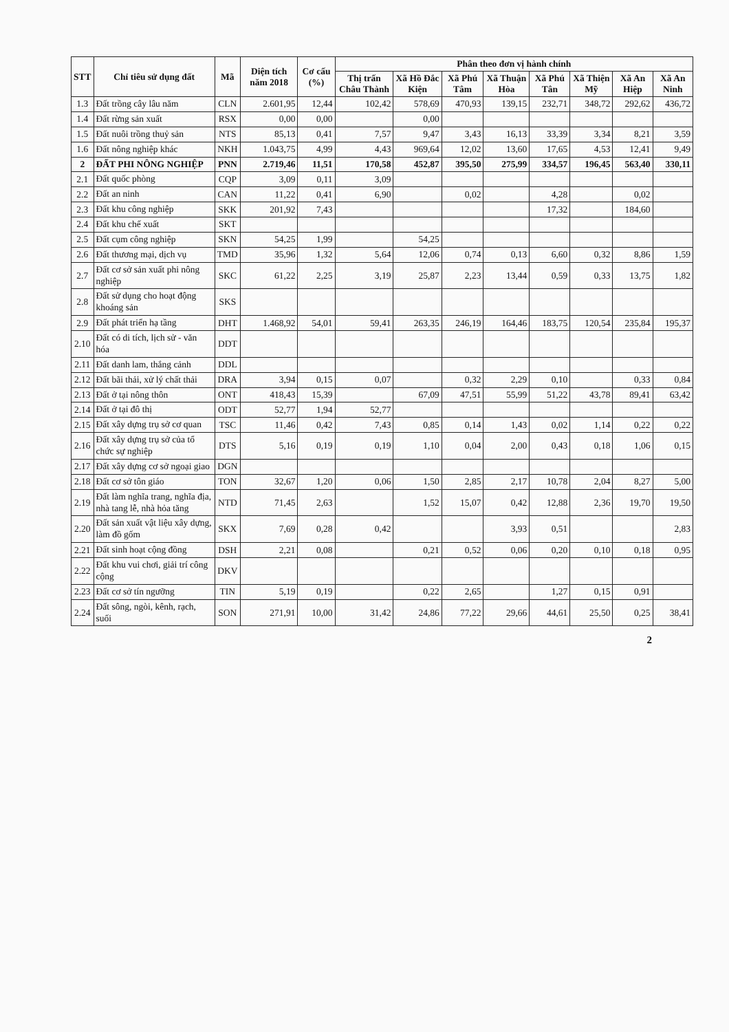| STT | Chỉ tiêu sử dụng đất | Mã | Diện tích năm 2018 | Cơ cấu (%) | Phân theo đơn vị hành chính | | | | | | | |
| --- | --- | --- | --- | --- | --- | --- | --- | --- | --- | --- | --- | --- |
| | | | | | Thị trấn Châu Thành | Xã Hồ Đắc Kiện | Xã Phú Tâm | Xã Thuận Hòa | Xã Phú Tân | Xã Thiện Mỹ | Xã An Hiệp | Xã An Ninh |
| 1.3 | Đất trồng cây lâu năm | CLN | 2.601,95 | 12,44 | 102,42 | 578,69 | 470,93 | 139,15 | 232,71 | 348,72 | 292,62 | 436,72 |
| 1.4 | Đất rừng sản xuất | RSX | 0,00 | 0,00 | | 0,00 | | | | | | |
| 1.5 | Đất nuôi trồng thuỷ sản | NTS | 85,13 | 0,41 | 7,57 | 9,47 | 3,43 | 16,13 | 33,39 | 3,34 | 8,21 | 3,59 |
| 1.6 | Đất nông nghiệp khác | NKH | 1.043,75 | 4,99 | 4,43 | 969,64 | 12,02 | 13,60 | 17,65 | 4,53 | 12,41 | 9,49 |
| 2 | ĐẤT PHI NÔNG NGHIỆP | PNN | 2.719,46 | 11,51 | 170,58 | 452,87 | 395,50 | 275,99 | 334,57 | 196,45 | 563,40 | 330,11 |
| 2.1 | Đất quốc phòng | CQP | 3,09 | 0,11 | 3,09 | | | | | | | |
| 2.2 | Đất an ninh | CAN | 11,22 | 0,41 | 6,90 | | 0,02 | | 4,28 | | 0,02 | |
| 2.3 | Đất khu công nghiệp | SKK | 201,92 | 7,43 | | | | | 17,32 | | 184,60 | |
| 2.4 | Đất khu chế xuất | SKT | | | | | | | | | | |
| 2.5 | Đất cụm công nghiệp | SKN | 54,25 | 1,99 | | 54,25 | | | | | | |
| 2.6 | Đất thương mại, dịch vụ | TMD | 35,96 | 1,32 | 5,64 | 12,06 | 0,74 | 0,13 | 6,60 | 0,32 | 8,86 | 1,59 |
| 2.7 | Đất cơ sở sản xuất phi nông nghiệp | SKC | 61,22 | 2,25 | 3,19 | 25,87 | 2,23 | 13,44 | 0,59 | 0,33 | 13,75 | 1,82 |
| 2.8 | Đất sử dụng cho hoạt động khoáng sản | SKS | | | | | | | | | | |
| 2.9 | Đất phát triển hạ tầng | DHT | 1.468,92 | 54,01 | 59,41 | 263,35 | 246,19 | 164,46 | 183,75 | 120,54 | 235,84 | 195,37 |
| 2.10 | Đất có di tích, lịch sử - văn hóa | DDT | | | | | | | | | | |
| 2.11 | Đất danh lam, thắng cảnh | DDL | | | | | | | | | | |
| 2.12 | Đất bãi thải, xử lý chất thải | DRA | 3,94 | 0,15 | 0,07 | | 0,32 | 2,29 | 0,10 | | 0,33 | 0,84 |
| 2.13 | Đất ở tại nông thôn | ONT | 418,43 | 15,39 | | 67,09 | 47,51 | 55,99 | 51,22 | 43,78 | 89,41 | 63,42 |
| 2.14 | Đất ở tại đô thị | ODT | 52,77 | 1,94 | 52,77 | | | | | | | |
| 2.15 | Đất xây dựng trụ sở cơ quan | TSC | 11,46 | 0,42 | 7,43 | 0,85 | 0,14 | 1,43 | 0,02 | 1,14 | 0,22 | 0,22 |
| 2.16 | Đất xây dựng trụ sở của tổ chức sự nghiệp | DTS | 5,16 | 0,19 | 0,19 | 1,10 | 0,04 | 2,00 | 0,43 | 0,18 | 1,06 | 0,15 |
| 2.17 | Đất xây dựng cơ sở ngoại giao | DGN | | | | | | | | | | |
| 2.18 | Đất cơ sở tôn giáo | TON | 32,67 | 1,20 | 0,06 | 1,50 | 2,85 | 2,17 | 10,78 | 2,04 | 8,27 | 5,00 |
| 2.19 | Đất làm nghĩa trang, nghĩa địa, nhà tang lễ, nhà hỏa tăng | NTD | 71,45 | 2,63 | | 1,52 | 15,07 | 0,42 | 12,88 | 2,36 | 19,70 | 19,50 |
| 2.20 | Đất sản xuất vật liệu xây dựng, làm đồ gốm | SKX | 7,69 | 0,28 | 0,42 | | | 3,93 | 0,51 | | | 2,83 |
| 2.21 | Đất sinh hoạt cộng đồng | DSH | 2,21 | 0,08 | | 0,21 | 0,52 | 0,06 | 0,20 | 0,10 | 0,18 | 0,95 |
| 2.22 | Đất khu vui chơi, giải trí công cộng | DKV | | | | | | | | | | |
| 2.23 | Đất cơ sở tín ngưỡng | TIN | 5,19 | 0,19 | | 0,22 | 2,65 | | 1,27 | 0,15 | 0,91 | |
| 2.24 | Đất sông, ngòi, kênh, rạch, suối | SON | 271,91 | 10,00 | 31,42 | 24,86 | 77,22 | 29,66 | 44,61 | 25,50 | 0,25 | 38,41 |
2